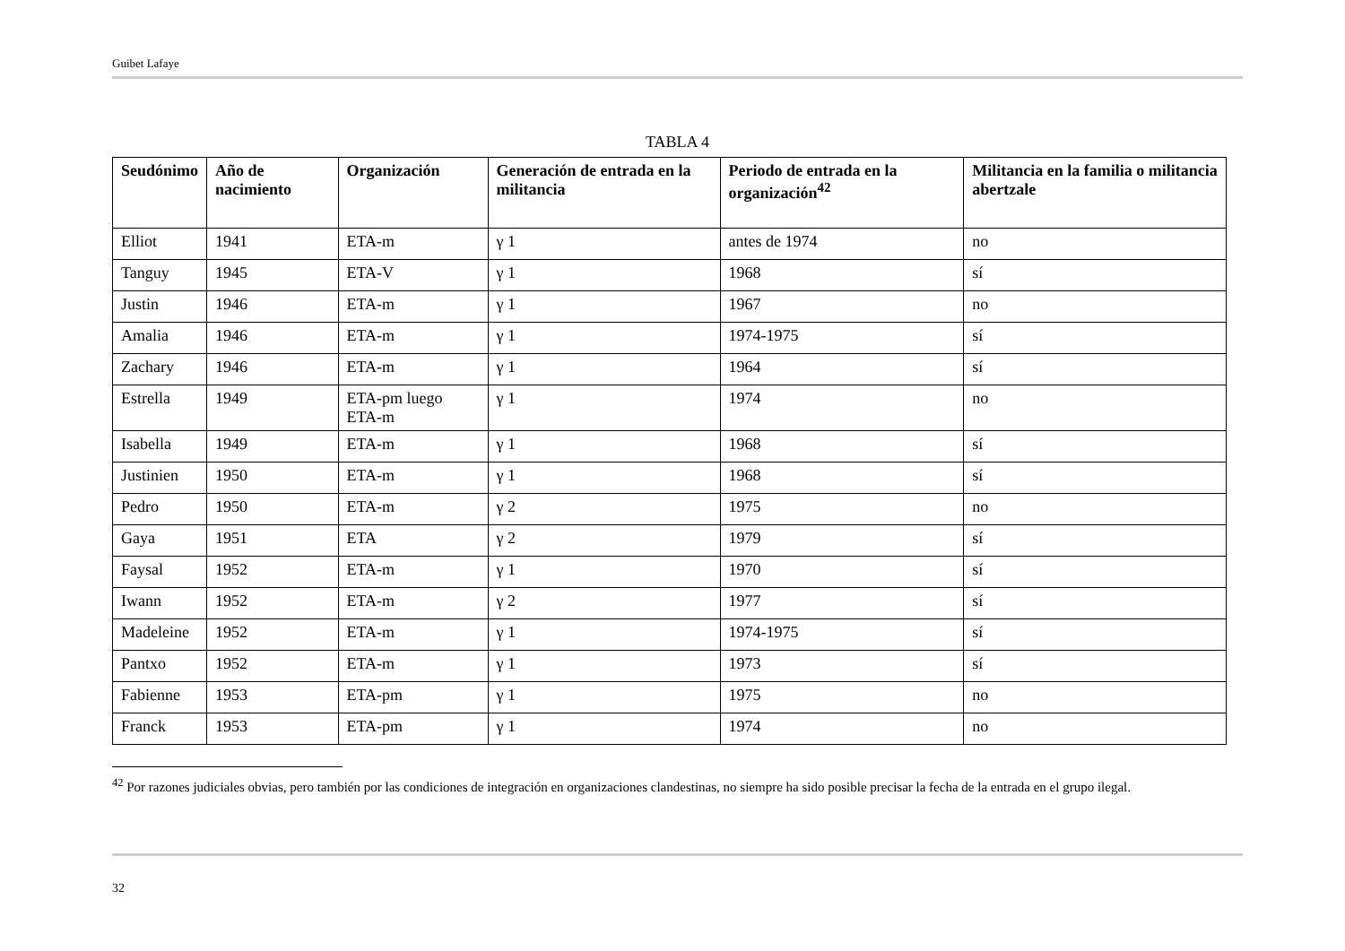Guibet Lafaye
TABLA 4
| Seudónimo | Año de nacimiento | Organización | Generación de entrada en la militancia | Periodo de entrada en la organización<sup>42</sup> | Militancia en la familia o militancia abertzale |
| --- | --- | --- | --- | --- | --- |
| Elliot | 1941 | ETA-m | γ 1 | antes de 1974 | no |
| Tanguy | 1945 | ETA-V | γ 1 | 1968 | sí |
| Justin | 1946 | ETA-m | γ 1 | 1967 | no |
| Amalia | 1946 | ETA-m | γ 1 | 1974-1975 | sí |
| Zachary | 1946 | ETA-m | γ 1 | 1964 | sí |
| Estrella | 1949 | ETA-pm luego ETA-m | γ 1 | 1974 | no |
| Isabella | 1949 | ETA-m | γ 1 | 1968 | sí |
| Justinien | 1950 | ETA-m | γ 1 | 1968 | sí |
| Pedro | 1950 | ETA-m | γ 2 | 1975 | no |
| Gaya | 1951 | ETA | γ 2 | 1979 | sí |
| Faysal | 1952 | ETA-m | γ 1 | 1970 | sí |
| Iwann | 1952 | ETA-m | γ 2 | 1977 | sí |
| Madeleine | 1952 | ETA-m | γ 1 | 1974-1975 | sí |
| Pantxo | 1952 | ETA-m | γ 1 | 1973 | sí |
| Fabienne | 1953 | ETA-pm | γ 1 | 1975 | no |
| Franck | 1953 | ETA-pm | γ 1 | 1974 | no |
<sup>42</sup> Por razones judiciales obvias, pero también por las condiciones de integración en organizaciones clandestinas, no siempre ha sido posible precisar la fecha de la entrada en el grupo ilegal.
32